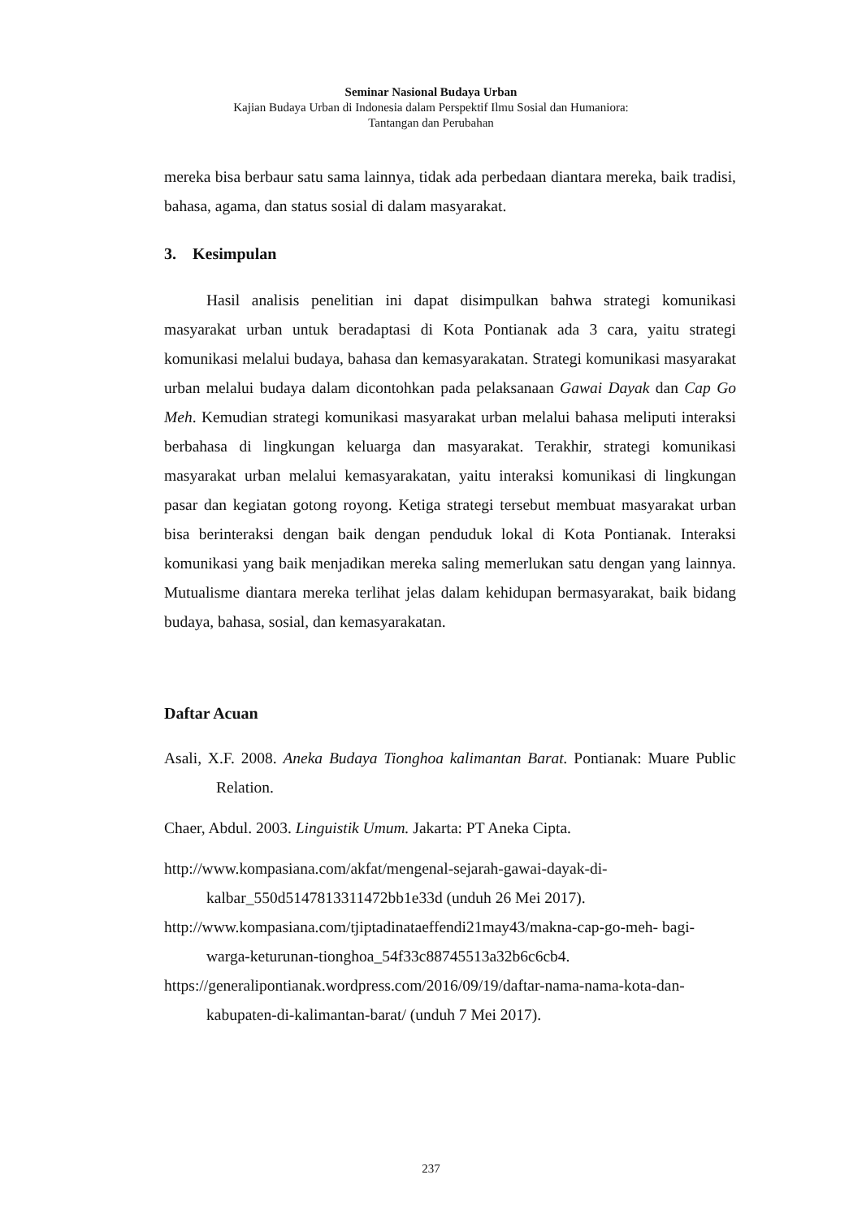Seminar Nasional Budaya Urban
Kajian Budaya Urban di Indonesia dalam Perspektif Ilmu Sosial dan Humaniora:
Tantangan dan Perubahan
mereka bisa berbaur satu sama lainnya, tidak ada perbedaan diantara mereka, baik tradisi, bahasa, agama, dan status sosial di dalam masyarakat.
3. Kesimpulan
Hasil analisis penelitian ini dapat disimpulkan bahwa strategi komunikasi masyarakat urban untuk beradaptasi di Kota Pontianak ada 3 cara, yaitu strategi komunikasi melalui budaya, bahasa dan kemasyarakatan. Strategi komunikasi masyarakat urban melalui budaya dalam dicontohkan pada pelaksanaan Gawai Dayak dan Cap Go Meh. Kemudian strategi komunikasi masyarakat urban melalui bahasa meliputi interaksi berbahasa di lingkungan keluarga dan masyarakat. Terakhir, strategi komunikasi masyarakat urban melalui kemasyarakatan, yaitu interaksi komunikasi di lingkungan pasar dan kegiatan gotong royong. Ketiga strategi tersebut membuat masyarakat urban bisa berinteraksi dengan baik dengan penduduk lokal di Kota Pontianak. Interaksi komunikasi yang baik menjadikan mereka saling memerlukan satu dengan yang lainnya. Mutualisme diantara mereka terlihat jelas dalam kehidupan bermasyarakat, baik bidang budaya, bahasa, sosial, dan kemasyarakatan.
Daftar Acuan
Asali, X.F. 2008. Aneka Budaya Tionghoa kalimantan Barat. Pontianak: Muare Public Relation.
Chaer, Abdul. 2003. Linguistik Umum. Jakarta: PT Aneka Cipta.
http://www.kompasiana.com/akfat/mengenal-sejarah-gawai-dayak-di- kalbar_550d5147813311472bb1e33d (unduh 26 Mei 2017).
http://www.kompasiana.com/tjiptadinataeffendi21may43/makna-cap-go-meh- bagi-warga-keturunan-tionghoa_54f33c88745513a32b6c6cb4.
https://generalipontianak.wordpress.com/2016/09/19/daftar-nama-nama-kota-dan- kabupaten-di-kalimantan-barat/ (unduh 7 Mei 2017).
237